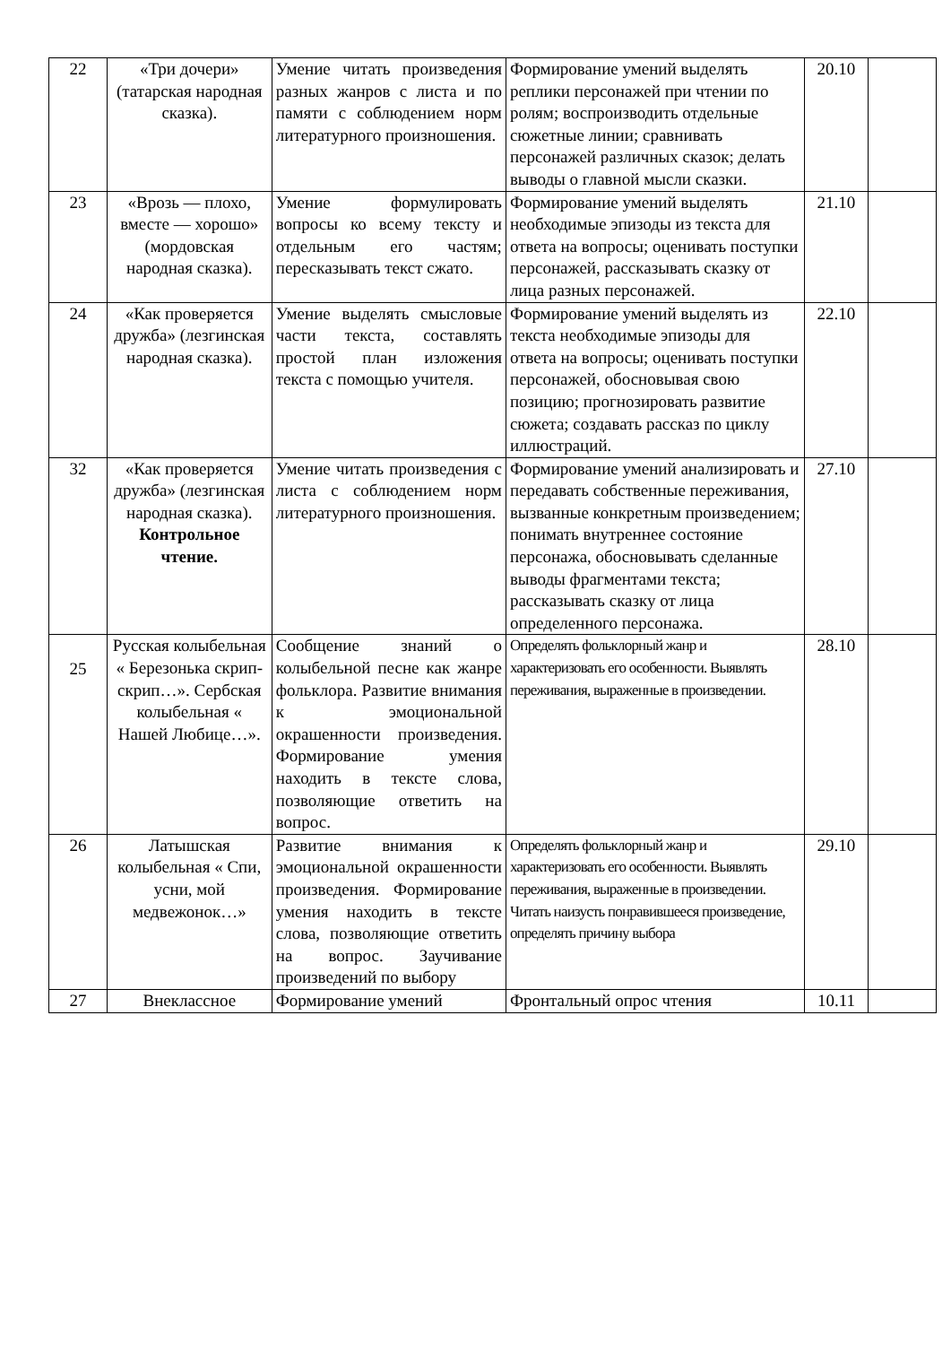| 22 | «Три дочери» (татарская народная сказка). | Умение читать произведения разных жанров с листа и по памяти с соблюдением норм литературного произношения. | Формирование умений выделять реплики персонажей при чтении по ролям; воспроизводить отдельные сюжетные линии; сравнивать персонажей различных сказок; делать выводы о главной мысли сказки. | 20.10 | |
| 23 | «Врозь — плохо, вместе — хорошо» (мордовская народная сказка). | Умение формулировать вопросы ко всему тексту и отдельным его частям; пересказывать текст сжато. | Формирование умений выделять необходимые эпизоды из текста для ответа на вопросы; оценивать поступки персонажей, рассказывать сказку от лица разных персонажей. | 21.10 | |
| 24 | «Как проверяется дружба» (лезгинская народная сказка). | Умение выделять смысловые части текста, составлять простой план изложения текста с помощью учителя. | Формирование умений выделять из текста необходимые эпизоды для ответа на вопросы; оценивать поступки персонажей, обосновывая свою позицию; прогнозировать развитие сюжета; создавать рассказ по циклу иллюстраций. | 22.10 | |
| 32 | «Как проверяется дружба» (лезгинская народная сказка). Контрольное чтение. | Умение читать произведения с листа с соблюдением норм литературного произношения. | Формирование умений анализировать и передавать собственные переживания, вызванные конкретным произведением; понимать внутреннее состояние персонажа, обосновывать сделанные выводы фрагментами текста; рассказывать сказку от лица определенного персонажа. | 27.10 | |
| 25 | Русская колыбельная « Березонька скрип-скрип…». Сербская колыбельная « Нашей Любице…». | Сообщение знаний о колыбельной песне как жанре фольклора. Развитие внимания к эмоциональной окрашенности произведения. Формирование умения находить в тексте слова, позволяющие ответить на вопрос. | Определять фольклорный жанр и характеризовать его особенности. Выявлять переживания, выраженные в произведении. | 28.10 | |
| 26 | Латышская колыбельная « Спи, усни, мой медвежонок…» | Развитие внимания к эмоциональной окрашенности произведения. Формирование умения находить в тексте слова, позволяющие ответить на вопрос. Заучивание произведений по выбору | Определять фольклорный жанр и характеризовать его особенности. Выявлять переживания, выраженные в произведении. Читать наизусть понравившееся произведение, определять причину выбора | 29.10 | |
| 27 | Внеклассное | Формирование умений | Фронтальный опрос чтения | 10.11 | |